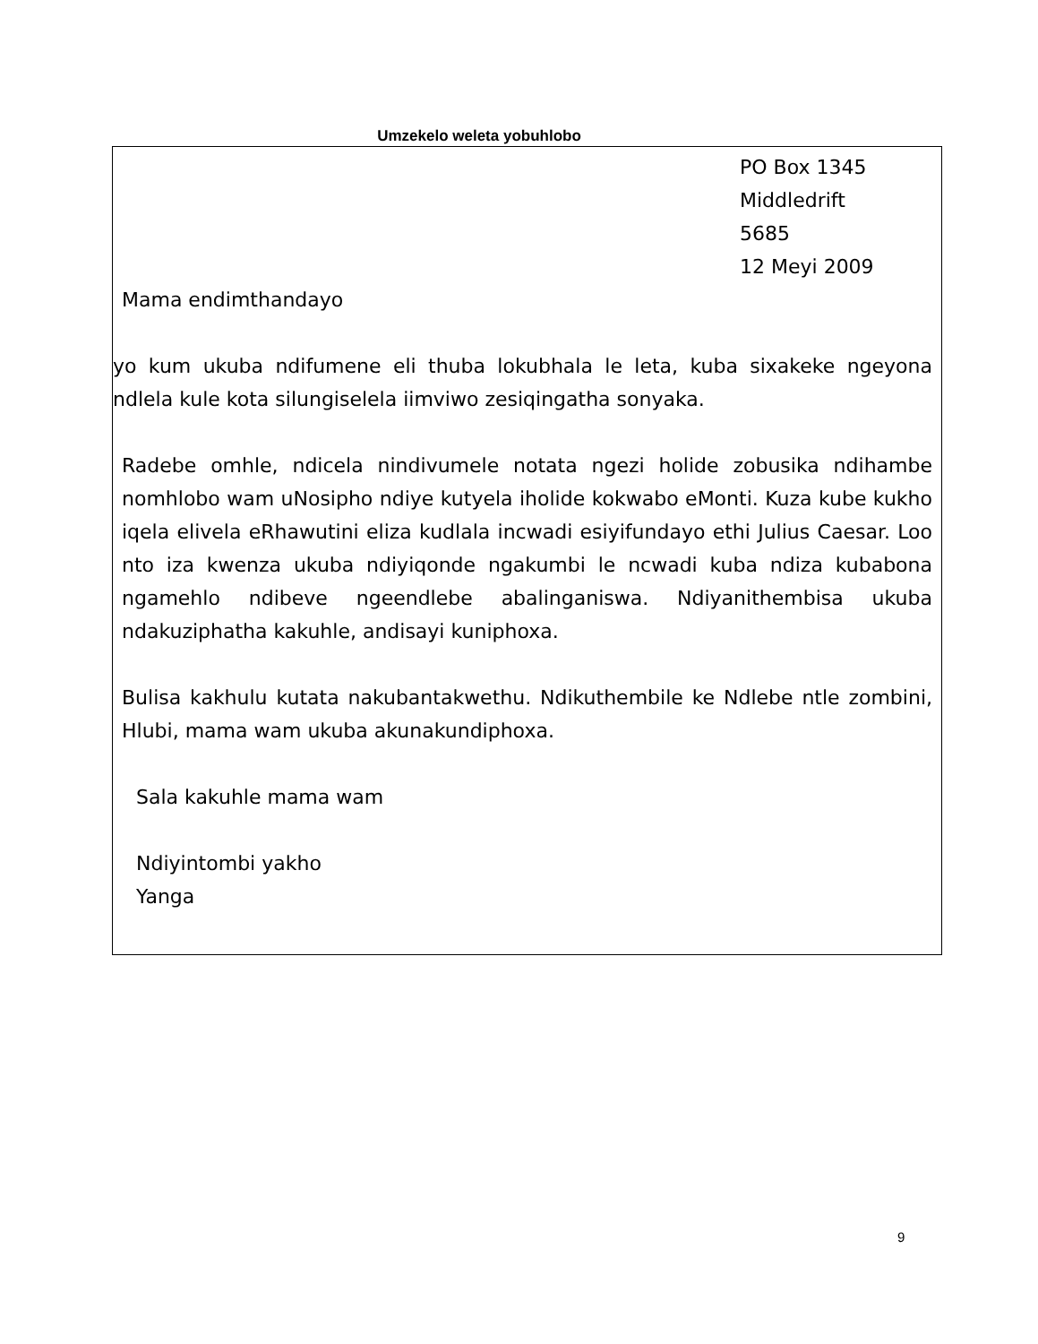Umzekelo weleta yobuhlobo
PO Box 1345
Middledrift
5685
12 Meyi 2009
Mama endimthandayo
yo kum ukuba ndifumene eli thuba lokubhala le leta, kuba sixakeke ngeyona ndlela kule kota silungiselela iimviwo zesiqingatha sonyaka.
Radebe omhle, ndicela nindivumele notata ngezi holide zobusika ndihambe nomhlobo wam uNosipho ndiye kutyela iholide kokwabo eMonti. Kuza kube kukho iqela elivela eRhawutini eliza kudlala incwadi esiyifundayo ethi Julius Caesar. Loo nto iza kwenza ukuba ndiyiqonde ngakumbi le ncwadi kuba ndiza kubabona ngamehlo ndibeve ngeendlebe abalinganiswa. Ndiyanithembisa ukuba ndakuziphatha kakuhle, andisayi kuniphoxa.
Bulisa kakhulu kutata nakubantakwethu. Ndikuthembile ke Ndlebe ntle zombini, Hlubi, mama wam ukuba akunakundiphoxa.
Sala kakuhle mama wam
Ndiyintombi yakho
Yanga
9